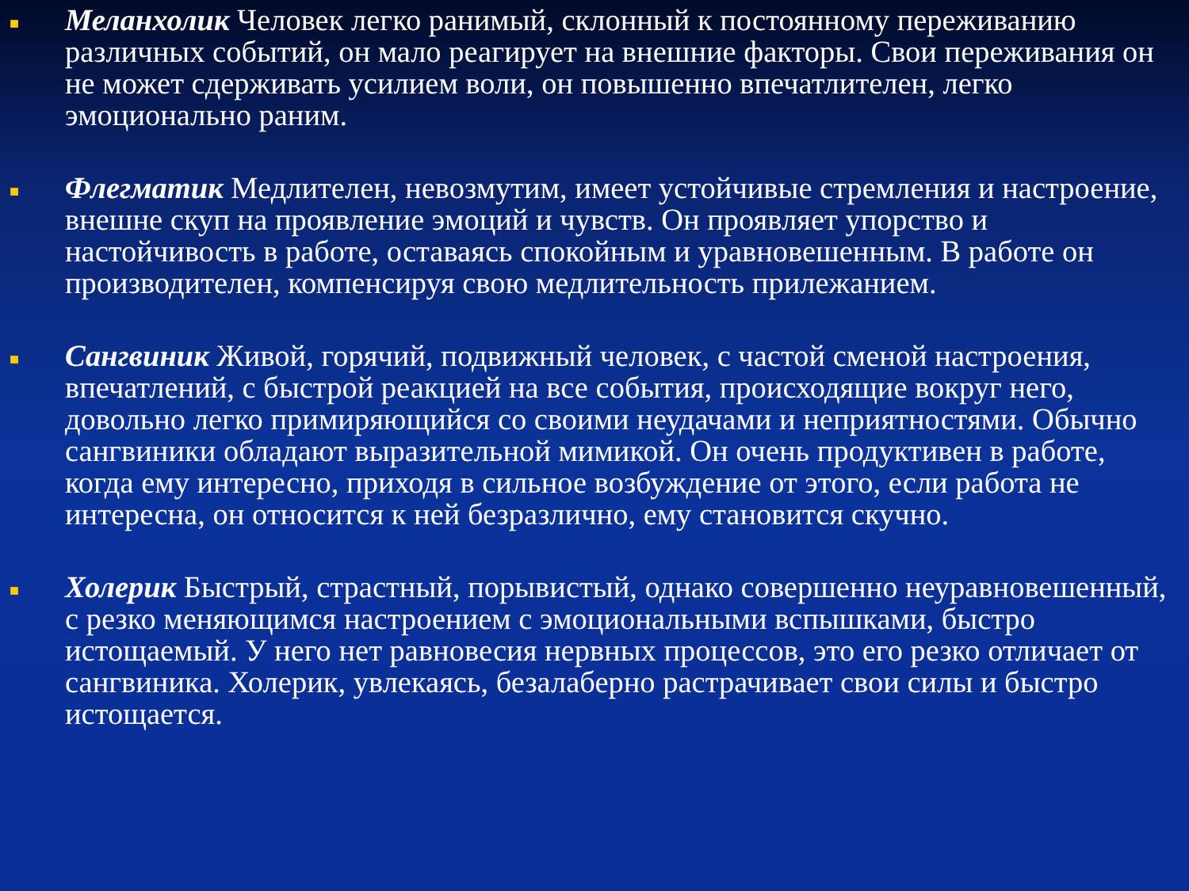■
Меланхолик Человек легко ранимый, склонный к постоянному переживанию различных событий, он мало реагирует на внешние факторы. Свои переживания он не может сдерживать усилием воли, он повышенно впечатлителен, легко эмоционально раним.
■
Флегматик Медлителен, невозмутим, имеет устойчивые стремления и настроение, внешне скуп на проявление эмоций и чувств. Он проявляет упорство и настойчивость в работе, оставаясь спокойным и уравновешенным. В работе он производителен, компенсируя свою медлительность прилежанием.
■
Сангвиник Живой, горячий, подвижный человек, с частой сменой настроения, впечатлений, с быстрой реакцией на все события, происходящие вокруг него, довольно легко примиряющийся со своими неудачами и неприятностями. Обычно сангвиники обладают выразительной мимикой. Он очень продуктивен в работе, когда ему интересно, приходя в сильное возбуждение от этого, если работа не интересна, он относится к ней безразлично, ему становится скучно.
■
Холерик Быстрый, страстный, порывистый, однако совершенно неуравновешенный, с резко меняющимся настроением с эмоциональными вспышками, быстро истощаемый. У него нет равновесия нервных процессов, это его резко отличает от сангвиника. Холерик, увлекаясь, безалаберно растрачивает свои силы и быстро истощается.